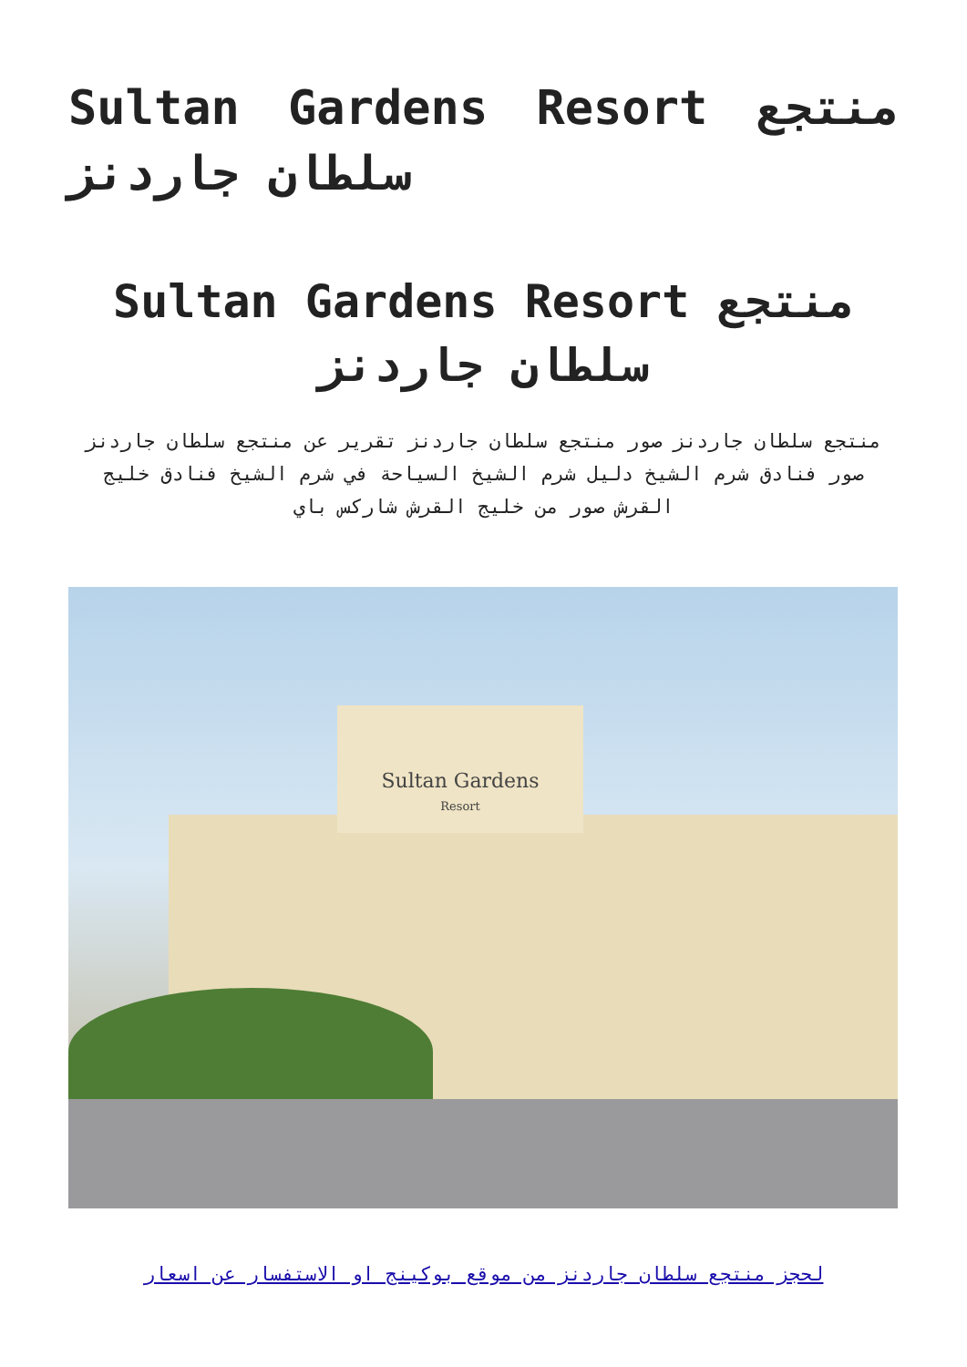Sultan Gardens Resort منتجع سلطان جاردنز
Sultan Gardens Resort منتجع سلطان جاردنز
منتجع سلطان جاردنز صور منتجع سلطان جاردنز تقرير عن منتجع سلطان جاردنز صور فنادق شرم الشيخ دليل شرم الشيخ السياحة في شرم الشيخ فنادق خليج القرش صور من خليج القرش شاركس باي
Sultan Gardens
Resort
لحجز منتجع سلطان جاردنز من موقع بوكينج او الاستفسار عن اسعار